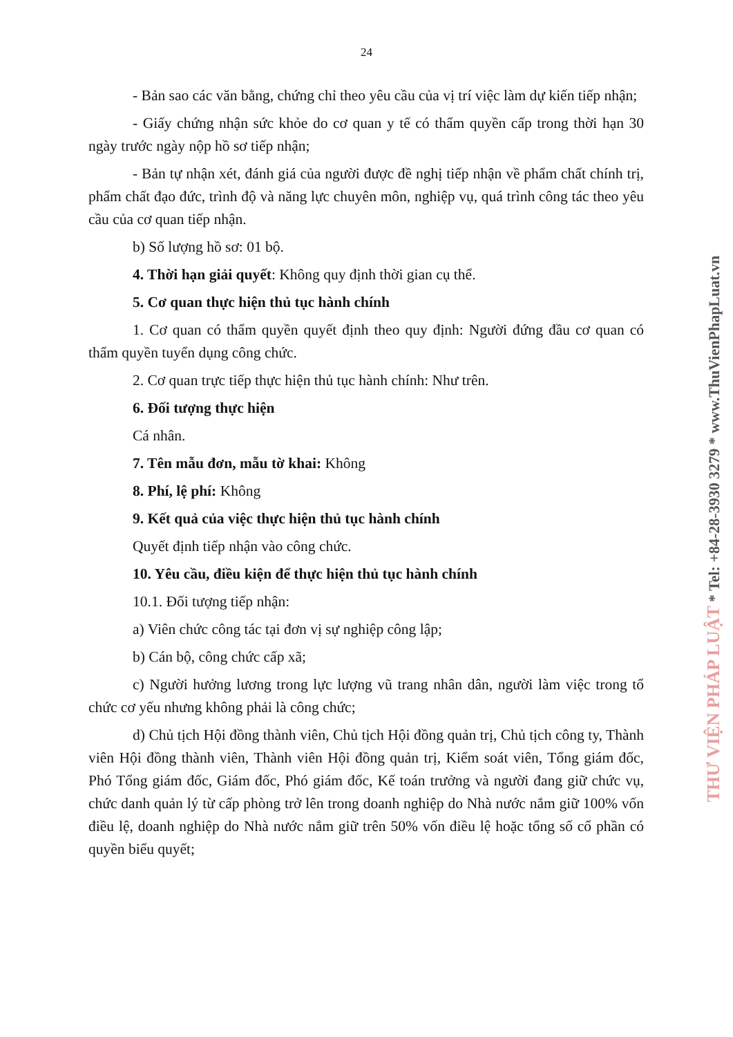24
- Bản sao các văn bằng, chứng chỉ theo yêu cầu của vị trí việc làm dự kiến tiếp nhận;
- Giấy chứng nhận sức khỏe do cơ quan y tế có thẩm quyền cấp trong thời hạn 30 ngày trước ngày nộp hồ sơ tiếp nhận;
- Bản tự nhận xét, đánh giá của người được đề nghị tiếp nhận về phẩm chất chính trị, phẩm chất đạo đức, trình độ và năng lực chuyên môn, nghiệp vụ, quá trình công tác theo yêu cầu của cơ quan tiếp nhận.
b) Số lượng hồ sơ: 01 bộ.
4. Thời hạn giải quyết: Không quy định thời gian cụ thể.
5. Cơ quan thực hiện thủ tục hành chính
1. Cơ quan có thẩm quyền quyết định theo quy định: Người đứng đầu cơ quan có thẩm quyền tuyển dụng công chức.
2. Cơ quan trực tiếp thực hiện thủ tục hành chính: Như trên.
6. Đối tượng thực hiện
Cá nhân.
7. Tên mẫu đơn, mẫu tờ khai: Không
8. Phí, lệ phí: Không
9. Kết quả của việc thực hiện thủ tục hành chính
Quyết định tiếp nhận vào công chức.
10. Yêu cầu, điều kiện để thực hiện thủ tục hành chính
10.1. Đối tượng tiếp nhận:
a) Viên chức công tác tại đơn vị sự nghiệp công lập;
b) Cán bộ, công chức cấp xã;
c) Người hưởng lương trong lực lượng vũ trang nhân dân, người làm việc trong tổ chức cơ yếu nhưng không phải là công chức;
d) Chủ tịch Hội đồng thành viên, Chủ tịch Hội đồng quản trị, Chủ tịch công ty, Thành viên Hội đồng thành viên, Thành viên Hội đồng quản trị, Kiểm soát viên, Tổng giám đốc, Phó Tổng giám đốc, Giám đốc, Phó giám đốc, Kế toán trưởng và người đang giữ chức vụ, chức danh quản lý từ cấp phòng trở lên trong doanh nghiệp do Nhà nước nắm giữ 100% vốn điều lệ, doanh nghiệp do Nhà nước nắm giữ trên 50% vốn điều lệ hoặc tổng số cổ phần có quyền biểu quyết;
THƯ VIỆN PHÁP LUẬT * Tel: +84-28-3930 3279 * www.ThuVienPhapLuat.vn